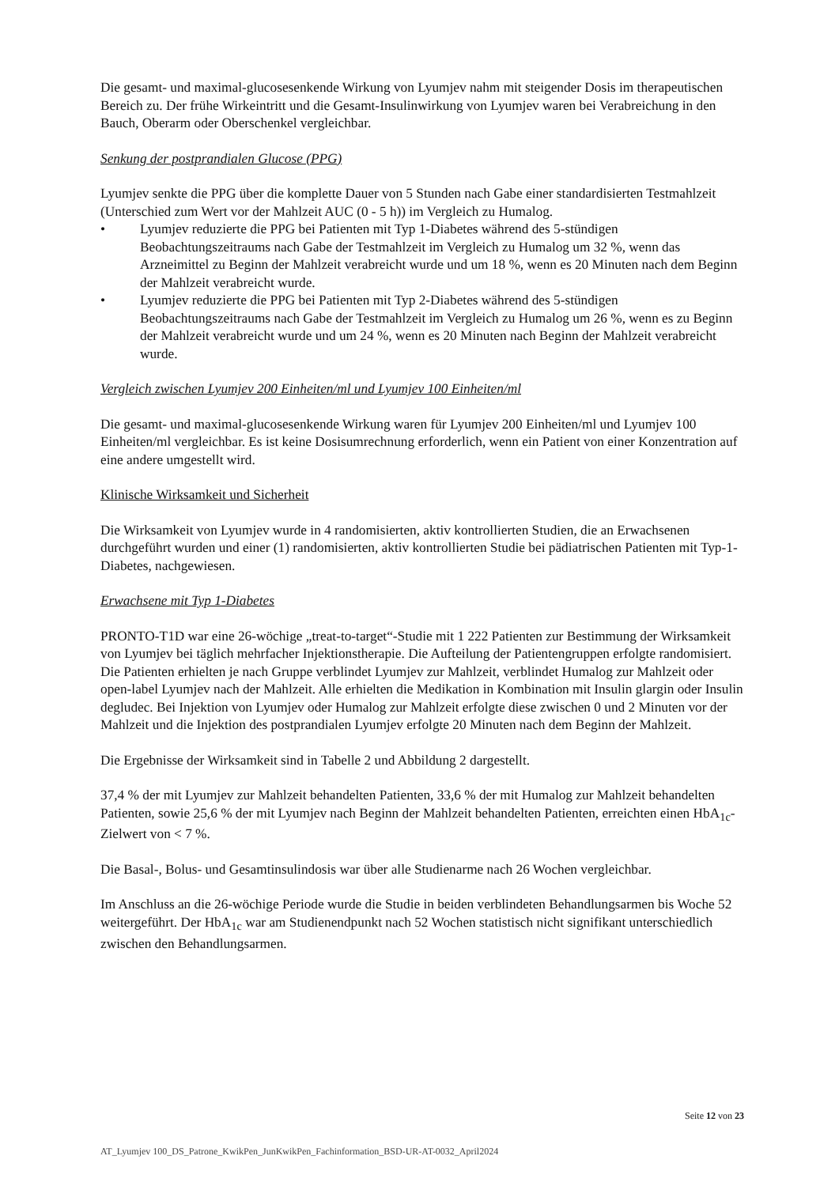Die gesamt- und maximal-glucosesenkende Wirkung von Lyumjev nahm mit steigender Dosis im therapeutischen Bereich zu. Der frühe Wirkeintritt und die Gesamt-Insulinwirkung von Lyumjev waren bei Verabreichung in den Bauch, Oberarm oder Oberschenkel vergleichbar.
Senkung der postprandialen Glucose (PPG)
Lyumjev senkte die PPG über die komplette Dauer von 5 Stunden nach Gabe einer standardisierten Testmahlzeit (Unterschied zum Wert vor der Mahlzeit AUC (0 - 5 h)) im Vergleich zu Humalog.
• Lyumjev reduzierte die PPG bei Patienten mit Typ 1-Diabetes während des 5-stündigen Beobachtungszeitraums nach Gabe der Testmahlzeit im Vergleich zu Humalog um 32 %, wenn das Arzneimittel zu Beginn der Mahlzeit verabreicht wurde und um 18 %, wenn es 20 Minuten nach dem Beginn der Mahlzeit verabreicht wurde.
• Lyumjev reduzierte die PPG bei Patienten mit Typ 2-Diabetes während des 5-stündigen Beobachtungszeitraums nach Gabe der Testmahlzeit im Vergleich zu Humalog um 26 %, wenn es zu Beginn der Mahlzeit verabreicht wurde und um 24 %, wenn es 20 Minuten nach Beginn der Mahlzeit verabreicht wurde.
Vergleich zwischen Lyumjev 200 Einheiten/ml und Lyumjev 100 Einheiten/ml
Die gesamt- und maximal-glucosesenkende Wirkung waren für Lyumjev 200 Einheiten/ml und Lyumjev 100 Einheiten/ml vergleichbar. Es ist keine Dosisumrechnung erforderlich, wenn ein Patient von einer Konzentration auf eine andere umgestellt wird.
Klinische Wirksamkeit und Sicherheit
Die Wirksamkeit von Lyumjev wurde in 4 randomisierten, aktiv kontrollierten Studien, die an Erwachsenen durchgeführt wurden und einer (1) randomisierten, aktiv kontrollierten Studie bei pädiatrischen Patienten mit Typ-1-Diabetes, nachgewiesen.
Erwachsene mit Typ 1-Diabetes
PRONTO-T1D war eine 26-wöchige „treat-to-target“-Studie mit 1 222 Patienten zur Bestimmung der Wirksamkeit von Lyumjev bei täglich mehrfacher Injektionstherapie. Die Aufteilung der Patientengruppen erfolgte randomisiert. Die Patienten erhielten je nach Gruppe verblindet Lyumjev zur Mahlzeit, verblindet Humalog zur Mahlzeit oder open-label Lyumjev nach der Mahlzeit. Alle erhielten die Medikation in Kombination mit Insulin glargin oder Insulin degludec. Bei Injektion von Lyumjev oder Humalog zur Mahlzeit erfolgte diese zwischen 0 und 2 Minuten vor der Mahlzeit und die Injektion des postprandialen Lyumjev erfolgte 20 Minuten nach dem Beginn der Mahlzeit.
Die Ergebnisse der Wirksamkeit sind in Tabelle 2 und Abbildung 2 dargestellt.
37,4 % der mit Lyumjev zur Mahlzeit behandelten Patienten, 33,6 % der mit Humalog zur Mahlzeit behandelten Patienten, sowie 25,6 % der mit Lyumjev nach Beginn der Mahlzeit behandelten Patienten, erreichten einen HbA<sub>1c</sub>-Zielwert von < 7 %.
Die Basal-, Bolus- und Gesamtinsulindosis war über alle Studienarme nach 26 Wochen vergleichbar.
Im Anschluss an die 26-wöchige Periode wurde die Studie in beiden verblindeten Behandlungsarmen bis Woche 52 weitergeführt. Der HbA<sub>1c</sub> war am Studienendpunkt nach 52 Wochen statistisch nicht signifikant unterschiedlich zwischen den Behandlungsarmen.
Seite 12 von 23
AT_Lyumjev 100_DS_Patrone_KwikPen_JunKwikPen_Fachinformation_BSD-UR-AT-0032_April2024